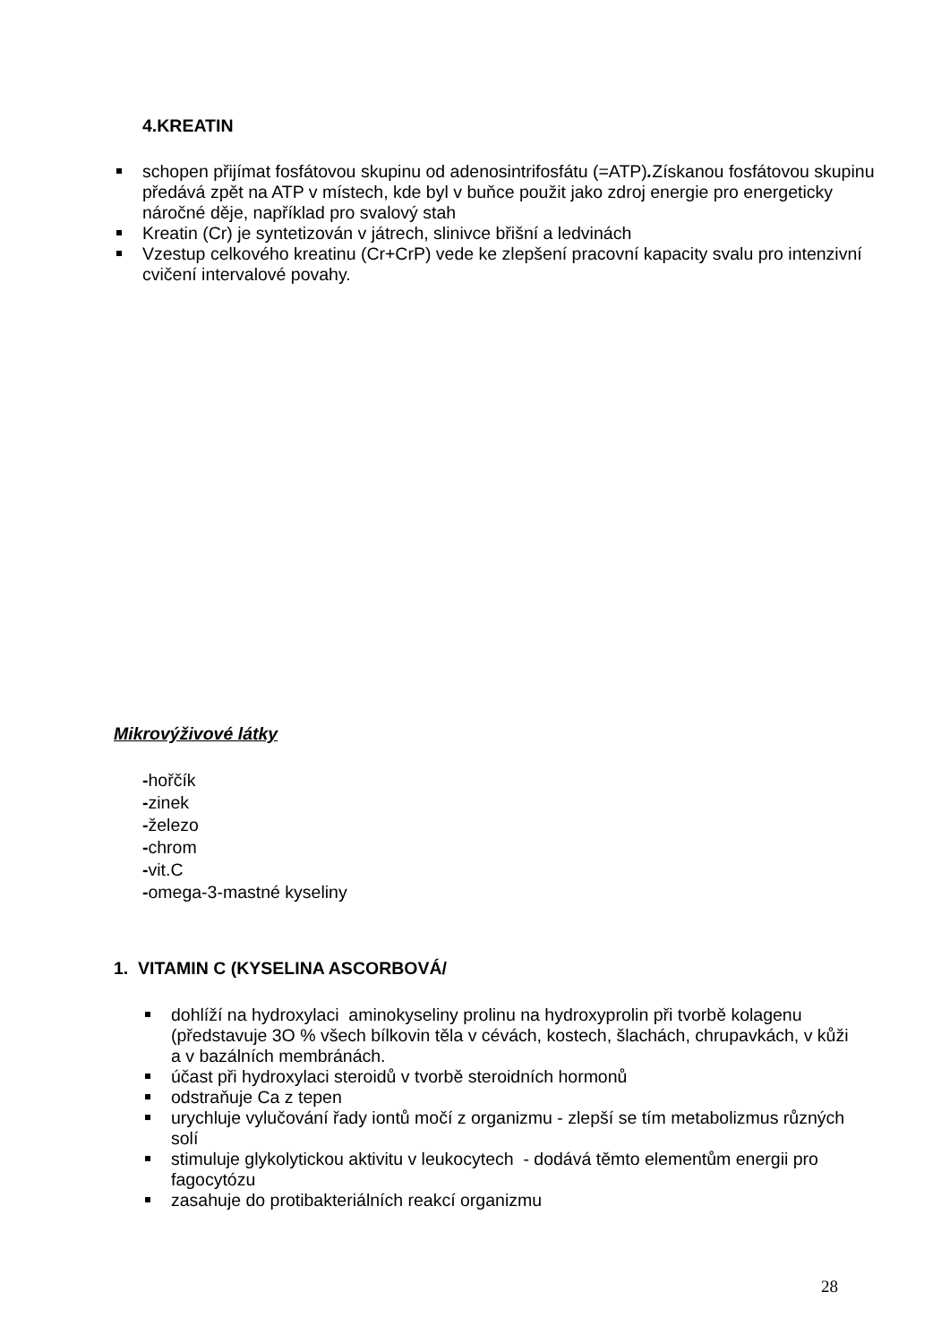4.KREATIN
schopen přijímat fosfátovou skupinu od adenosintrifosfátu (=ATP). Získanou fosfátovou skupinu předává zpět na ATP v místech, kde byl v buňce použit jako zdroj energie pro energeticky náročné děje, například pro svalový stah
Kreatin (Cr) je syntetizován v játrech, slinivce břišní a ledvinách
Vzestup celkového kreatinu (Cr+CrP) vede ke zlepšení pracovní kapacity svalu pro intenzivní cvičení intervalové povahy.
Mikrovýživové látky
-hořčík
-zinek
-železo
-chrom
-vit.C
-omega-3-mastné kyseliny
1. VITAMIN C (KYSELINA ASCORBOVÁ/
dohlíží na hydroxylaci aminokyseliny prolinu na hydroxyprolin při tvorbě kolagenu (představuje 3O % všech bílkovin těla v cévách, kostech, šlachách, chrupavkách, v kůži a v bazálních membránách.
účast při hydroxylaci steroidů v tvorbě steroidních hormonů
odstraňuje Ca z tepen
urychluje vylučování řady iontů močí z organizmu - zlepší se tím metabolizmus různých solí
stimuluje glykolytickou aktivitu v leukocytech - dodává těmto elementům energii pro fagocytózu
zasahuje do protibakteriálních reakcí organizmu
28